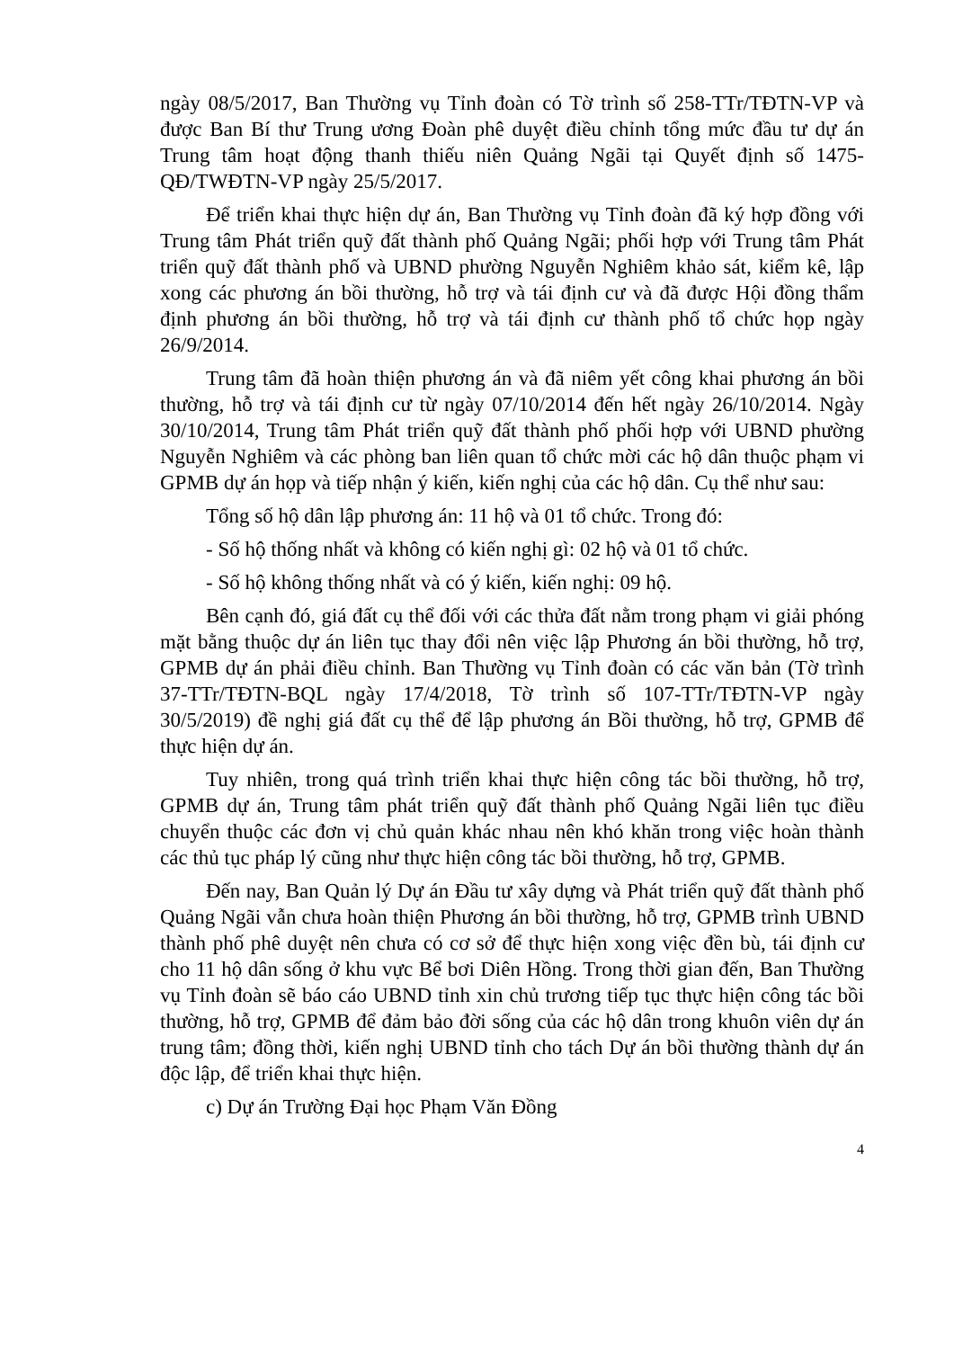ngày 08/5/2017, Ban Thường vụ Tỉnh đoàn có Tờ trình số 258-TTr/TĐTN-VP và được Ban Bí thư Trung ương Đoàn phê duyệt điều chỉnh tổng mức đầu tư dự án Trung tâm hoạt động thanh thiếu niên Quảng Ngãi tại Quyết định số 1475-QĐ/TWĐTN-VP ngày 25/5/2017.
Để triển khai thực hiện dự án, Ban Thường vụ Tỉnh đoàn đã ký hợp đồng với Trung tâm Phát triển quỹ đất thành phố Quảng Ngãi; phối hợp với Trung tâm Phát triển quỹ đất thành phố và UBND phường Nguyễn Nghiêm khảo sát, kiểm kê, lập xong các phương án bồi thường, hỗ trợ và tái định cư và đã được Hội đồng thẩm định phương án bồi thường, hỗ trợ và tái định cư thành phố tổ chức họp ngày 26/9/2014.
Trung tâm đã hoàn thiện phương án và đã niêm yết công khai phương án bồi thường, hỗ trợ và tái định cư từ ngày 07/10/2014 đến hết ngày 26/10/2014. Ngày 30/10/2014, Trung tâm Phát triển quỹ đất thành phố phối hợp với UBND phường Nguyễn Nghiêm và các phòng ban liên quan tổ chức mời các hộ dân thuộc phạm vi GPMB dự án họp và tiếp nhận ý kiến, kiến nghị của các hộ dân. Cụ thể như sau:
Tổng số hộ dân lập phương án: 11 hộ và 01 tổ chức. Trong đó:
- Số hộ thống nhất và không có kiến nghị gì: 02 hộ và 01 tổ chức.
- Số hộ không thống nhất và có ý kiến, kiến nghị: 09 hộ.
Bên cạnh đó, giá đất cụ thể đối với các thửa đất nằm trong phạm vi giải phóng mặt bằng thuộc dự án liên tục thay đổi nên việc lập Phương án bồi thường, hỗ trợ, GPMB dự án phải điều chỉnh. Ban Thường vụ Tỉnh đoàn có các văn bản (Tờ trình 37-TTr/TĐTN-BQL ngày 17/4/2018, Tờ trình số 107-TTr/TĐTN-VP ngày 30/5/2019) đề nghị giá đất cụ thể để lập phương án Bồi thường, hỗ trợ, GPMB để thực hiện dự án.
Tuy nhiên, trong quá trình triển khai thực hiện công tác bồi thường, hỗ trợ, GPMB dự án, Trung tâm phát triển quỹ đất thành phố Quảng Ngãi liên tục điều chuyển thuộc các đơn vị chủ quản khác nhau nên khó khăn trong việc hoàn thành các thủ tục pháp lý cũng như thực hiện công tác bồi thường, hỗ trợ, GPMB.
Đến nay, Ban Quản lý Dự án Đầu tư xây dựng và Phát triển quỹ đất thành phố Quảng Ngãi vẫn chưa hoàn thiện Phương án bồi thường, hỗ trợ, GPMB trình UBND thành phố phê duyệt nên chưa có cơ sở để thực hiện xong việc đền bù, tái định cư cho 11 hộ dân sống ở khu vực Bể bơi Diên Hồng. Trong thời gian đến, Ban Thường vụ Tỉnh đoàn sẽ báo cáo UBND tỉnh xin chủ trương tiếp tục thực hiện công tác bồi thường, hỗ trợ, GPMB để đảm bảo đời sống của các hộ dân trong khuôn viên dự án trung tâm; đồng thời, kiến nghị UBND tỉnh cho tách Dự án bồi thường thành dự án độc lập, để triển khai thực hiện.
c) Dự án Trường Đại học Phạm Văn Đồng
4